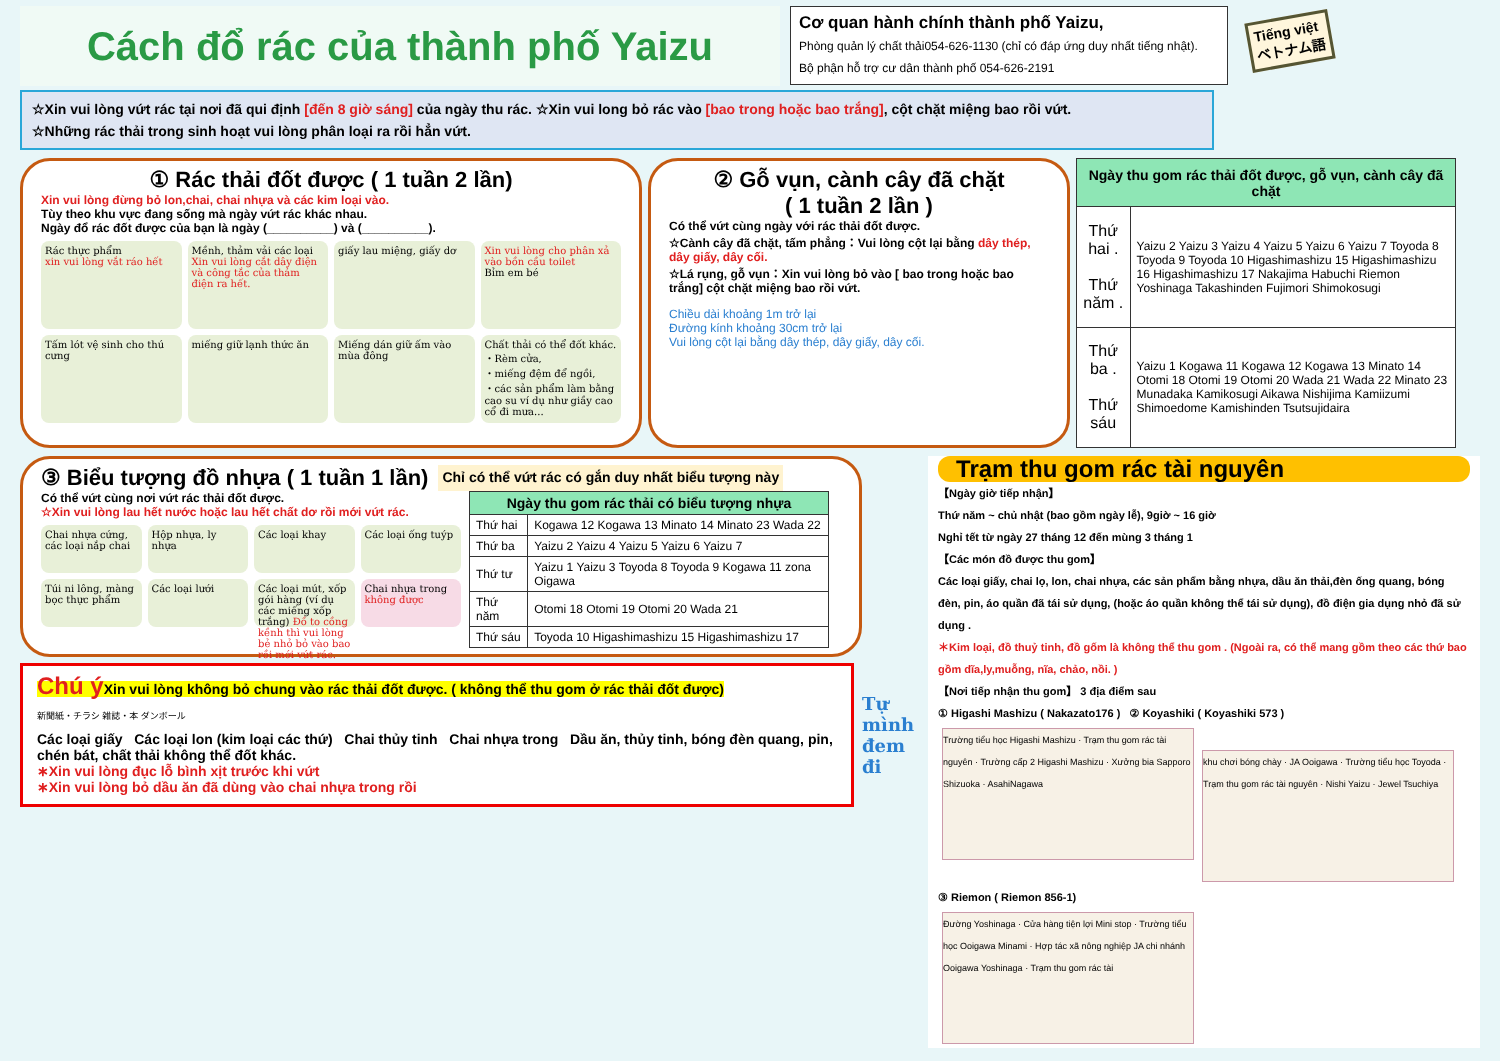Cách đổ rác của thành phố Yaizu
Cơ quan hành chính thành phố Yaizu,
Phòng quản lý chất thải054-626-1130 (chỉ có đáp ứng duy nhất tiếng nhật).
Bộ phận hỗ trợ cư dân thành phố 054-626-2191
Tiếng việt
ベトナム語
☆Xin vui lòng vứt rác tại nơi đã qui định [đến 8 giờ sáng] của ngày thu rác. ☆Xin vui long bỏ rác vào [bao trong hoặc bao trắng], cột chặt miệng bao rồi vứt.
☆Những rác thải trong sinh hoạt vui lòng phân loại ra rồi hẳn vứt.
① Rác thải đốt được ( 1 tuần 2 lần)
Xin vui lòng đừng bỏ lon,chai, chai nhựa và các kim loại vào.
Tùy theo khu vực đang sống mà ngày vứt rác khác nhau.
Ngày đổ rác đốt được của bạn là ngày (__________) và (__________).
Rác thực phẩm
xin vui lòng vắt ráo hết
Mềnh, thảm vải các loại
Xin vui lòng cắt dây điện và công tắc của thảm điện ra hết.
giấy lau miệng, giấy dơ
Xin vui lòng cho phân xả vào bồn cầu toilet
Bỉm em bé
Tấm lót vệ sinh cho thú cưng
miếng giữ lạnh thức ăn
Miếng dán giữ ấm vào mùa đông
Chất thải có thể đốt khác.
・Rèm cửa,
・miếng đệm để ngồi,
・các sản phẩm làm bằng cao su ví dụ như giầy cao cổ đi mưa...
② Gỗ vụn, cành cây đã chặt
( 1 tuần 2 lần )
Có thể vứt cùng ngày với rác thải đốt được.
☆Cành cây đã chặt, tấm phẳng：Vui lòng cột lại bằng dây thép, dây giấy, dây cối.
☆Lá rụng, gỗ vụn：Xin vui lòng bỏ vào [ bao trong hoặc bao trắng] cột chặt miệng bao rồi vứt.
Chiều dài khoảng 1m trở lại
Đường kính khoảng 30cm trở lại
Vui lòng cột lại bằng dây thép, dây giấy, dây cối.
| Ngày thu gom rác thải đốt được, gỗ vụn, cành cây đã chặt | |
| --- | --- |
| Thứ hai . Thứ năm . | Yaizu 2 Yaizu 3 Yaizu 4 Yaizu 5 Yaizu 6 Yaizu 7 Toyoda 8 Toyoda 9 Toyoda 10 Higashimashizu 15 Higashimashizu 16 Higashimashizu 17 Nakajima Habuchi Riemon Yoshinaga Takashinden Fujimori Shimokosugi |
| Thứ ba . Thứ sáu | Yaizu 1 Kogawa 11 Kogawa 12 Kogawa 13 Minato 14 Otomi 18 Otomi 19 Otomi 20 Wada 21 Wada 22 Minato 23 Munadaka Kamikosugi Aikawa Nishijima Kamiizumi Shimoedome Kamishinden Tsutsujidaira |
③ Biểu tượng đồ nhựa ( 1 tuần 1 lần)
Chỉ có thể vứt rác có gắn duy nhất biểu tượng này
Có thể vứt cùng nơi vứt rác thải đốt được.
☆Xin vui lòng lau hết nước hoặc lau hết chất dơ rồi mới vứt rác.
Chai nhựa cứng, các loại nắp chai
Hộp nhựa, ly nhựa
Các loại khay
Các loại ống tuýp
Túi ni lông, màng bọc thực phẩm
Các loại lưới
Các loại mút, xốp gói hàng (ví dụ các miếng xốp trắng) Đồ to cồng kềnh thì vui lòng bẻ nhỏ bỏ vào bao rồi mới vứt rác.
Chai nhựa trong không được
| Ngày thu gom rác thải có biểu tượng nhựa | |
| --- | --- |
| Thứ hai | Kogawa 12 Kogawa 13 Minato 14 Minato 23 Wada 22 |
| Thứ ba | Yaizu 2 Yaizu 4 Yaizu 5 Yaizu 6 Yaizu 7 |
| Thứ tư | Yaizu 1 Yaizu 3 Toyoda 8 Toyoda 9 Kogawa 11 zona Oigawa |
| Thứ năm | Otomi 18 Otomi 19 Otomi 20 Wada 21 |
| Thứ sáu | Toyoda 10 Higashimashizu 15 Higashimashizu 17 |
Chú ý Xin vui lòng không bỏ chung vào rác thải đốt được. ( không thể thu gom ở rác thải đốt được)
新聞紙・チラシ 雑誌・本 ダンボール
Các loại giấy Các loại lon (kim loại các thứ) Chai thủy tinh Chai nhựa trong Dầu ăn, thủy tinh, bóng đèn quang, pin, chén bát, chất thải không thể đốt khác.
∗Xin vui lòng đục lỗ bình xịt trước khi vứt
∗Xin vui lòng bỏ dầu ăn đã dùng vào chai nhựa trong rồi
Tự
mình
đem
đi
Trạm thu gom rác tài nguyên
【Ngày giờ tiếp nhận】
Thứ năm ~ chủ nhật (bao gồm ngày lễ), 9giờ ~ 16 giờ
Nghỉ tết từ ngày 27 tháng 12 đến mùng 3 tháng 1
【Các món đồ được thu gom】
Các loại giấy, chai lọ, lon, chai nhựa, các sản phẩm bằng nhựa, dầu ăn thải,đèn ống quang, bóng đèn, pin, áo quần đã tái sử dụng, (hoặc áo quần không thể tái sử dụng), đồ điện gia dụng nhỏ đã sử dụng .
＊Kim loại, đồ thuỷ tinh, đồ gốm là không thể thu gom . (Ngoài ra, có thể mang gồm theo các thứ bao gồm dĩa,ly,muỗng, nĩa, chảo, nồi. )
【Nơi tiếp nhận thu gom】 3 địa điểm sau
① Higashi Mashizu ( Nakazato176 ) ② Koyashiki ( Koyashiki 573 )
Trường tiểu học Higashi Mashizu · Trạm thu gom rác tài nguyên · Trường cấp 2 Higashi Mashizu · Xưởng bia Sapporo Shizuoka · AsahiNagawa
khu chơi bóng chày · JA Ooigawa · Trường tiểu học Toyoda · Trạm thu gom rác tài nguyên · Nishi Yaizu · Jewel Tsuchiya
③ Riemon ( Riemon 856-1)
Đường Yoshinaga · Cửa hàng tiện lợi Mini stop · Trường tiểu học Ooigawa Minami · Hợp tác xã nông nghiệp JA chi nhánh Ooigawa Yoshinaga · Trạm thu gom rác tài